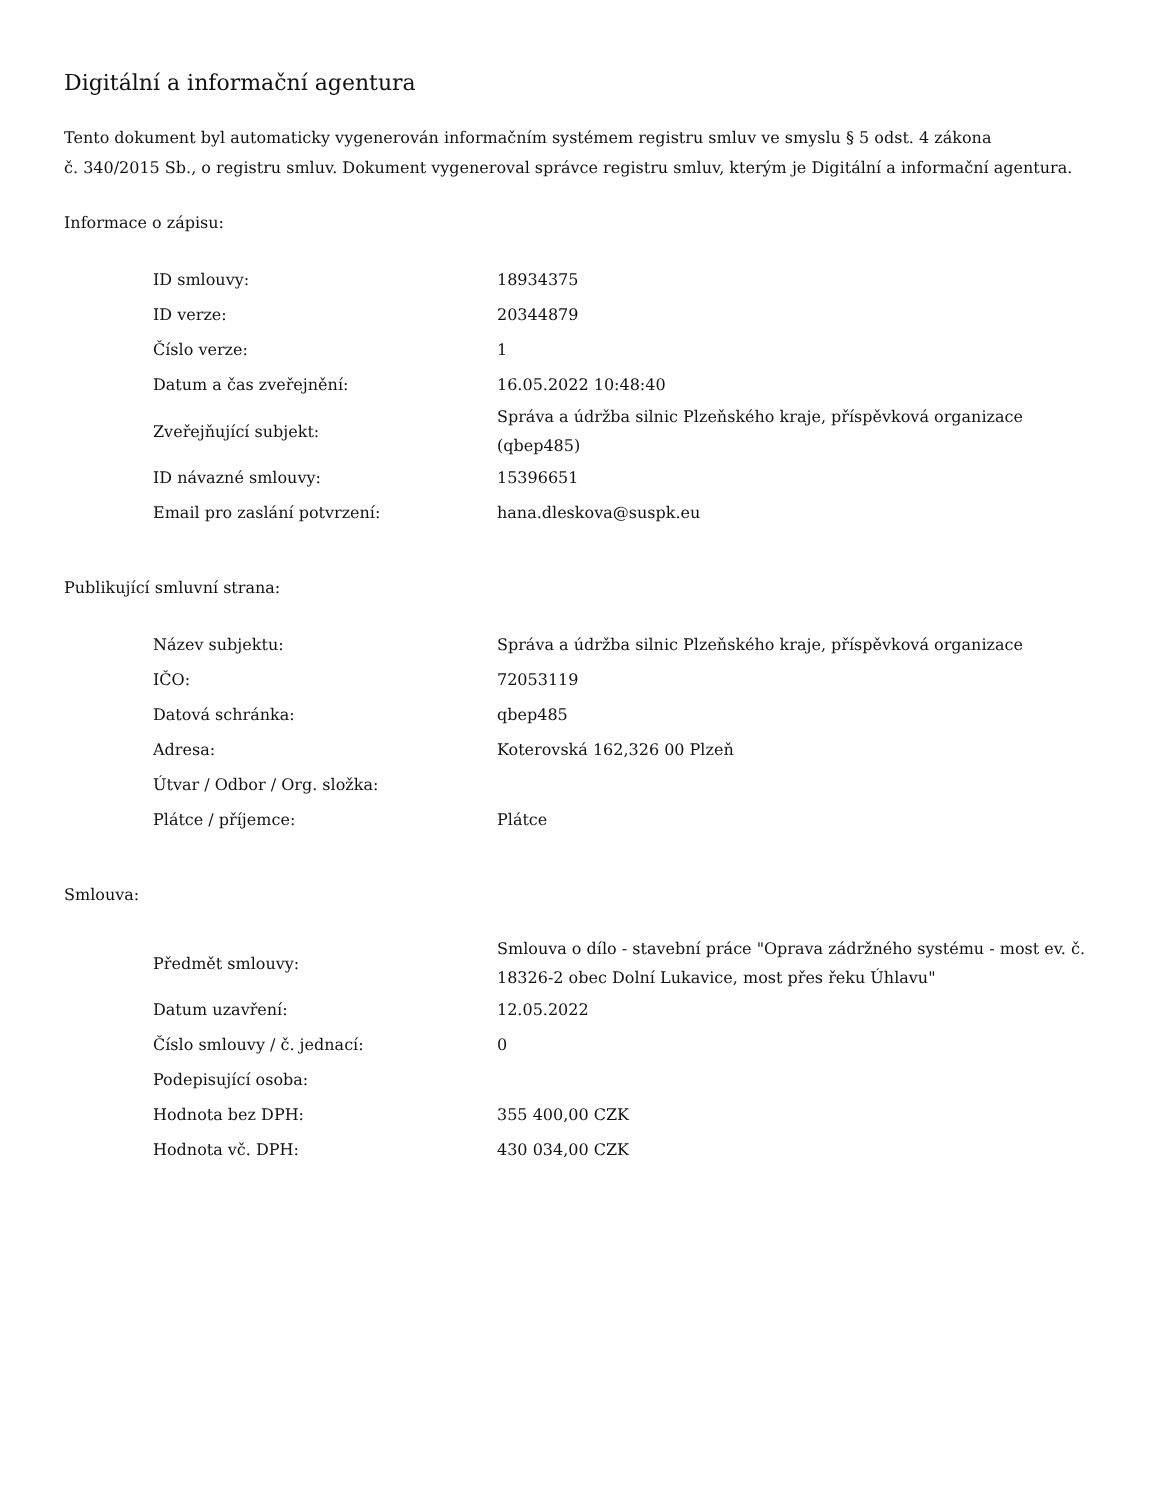Digitální a informační agentura
Tento dokument byl automaticky vygenerován informačním systémem registru smluv ve smyslu § 5 odst. 4 zákona
č. 340/2015 Sb., o registru smluv. Dokument vygeneroval správce registru smluv, kterým je Digitální a informační agentura.
Informace o zápisu:
| ID smlouvy: | 18934375 |
| ID verze: | 20344879 |
| Číslo verze: | 1 |
| Datum a čas zveřejnění: | 16.05.2022 10:48:40 |
| Zveřejňující subjekt: | Správa a údržba silnic Plzeňského kraje, příspěvková organizace (qbep485) |
| ID návazné smlouvy: | 15396651 |
| Email pro zaslání potvrzení: | hana.dleskova@suspk.eu |
Publikující smluvní strana:
| Název subjektu: | Správa a údržba silnic Plzeňského kraje, příspěvková organizace |
| IČO: | 72053119 |
| Datová schránka: | qbep485 |
| Adresa: | Koterovská 162,326 00 Plzeň |
| Útvar / Odbor / Org. složka: | |
| Plátce / příjemce: | Plátce |
Smlouva:
| Předmět smlouvy: | Smlouva o dílo - stavební práce "Oprava zádržného systému - most ev. č. 18326-2 obec Dolní Lukavice, most přes řeku Úhlavu" |
| Datum uzavření: | 12.05.2022 |
| Číslo smlouvy / č. jednací: | 0 |
| Podepisující osoba: | |
| Hodnota bez DPH: | 355 400,00 CZK |
| Hodnota vč. DPH: | 430 034,00 CZK |